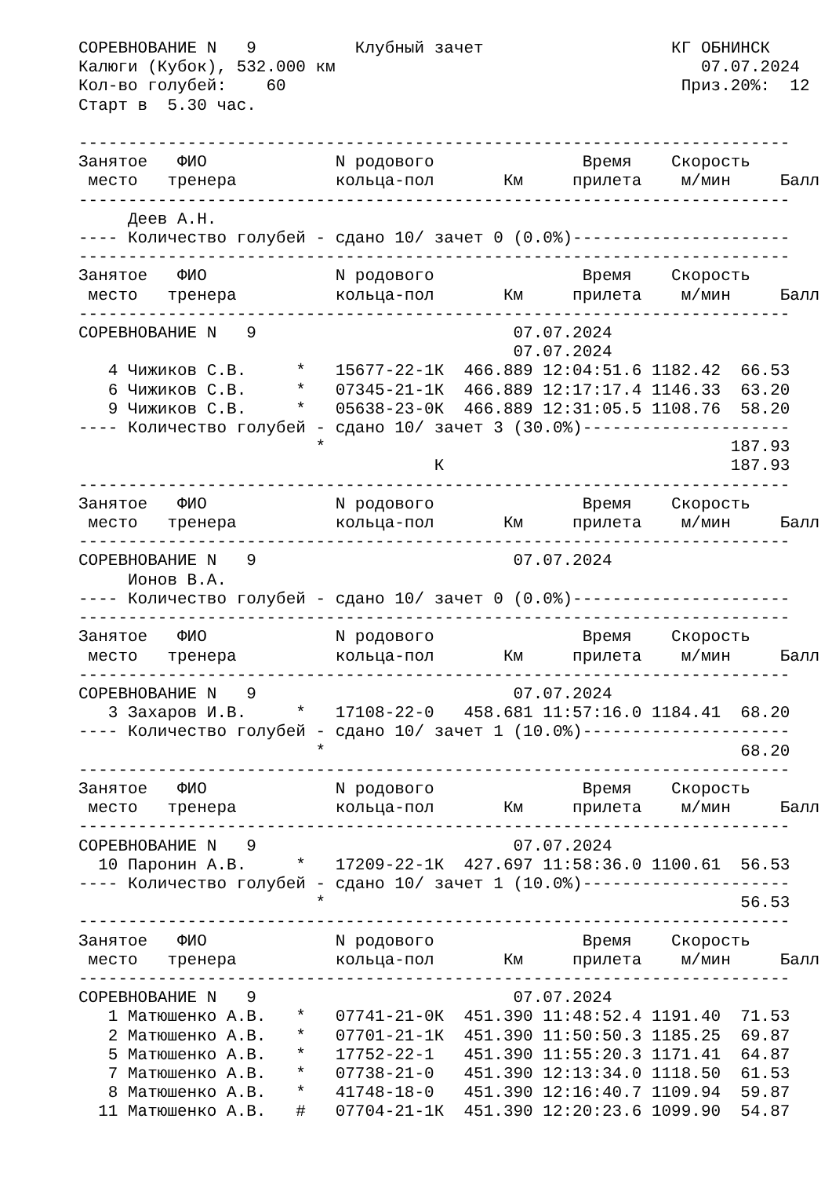СОРЕВНОВАНИЕ N   9          Клубный зачет                   КГ ОБНИНСК
Калюги (Кубок), 532.000 км                                     07.07.2024
Кол-во голубей:    60                                        Приз.20%:  12
Старт в  5.30 час.

------------------------------------------------------------------------
Занятое   ФИО             N родового               Время    Скорость
 место   тренера          кольца-пол       Км     прилета    м/мин     Балл
------------------------------------------------------------------------
     Деев А.Н.
---- Количество голубей - сдано 10/ зачет 0 (0.0%)----------------------
------------------------------------------------------------------------
Занятое   ФИО             N родового               Время    Скорость
 место   тренера          кольца-пол       Км     прилета    м/мин     Балл
------------------------------------------------------------------------
СОРЕВНОВАНИЕ N   9                          07.07.2024
                                            07.07.2024
   4 Чижиков С.В.     *   15677-22-1К  466.889 12:04:51.6 1182.42  66.53
   6 Чижиков С.В.     *   07345-21-1К  466.889 12:17:17.4 1146.33  63.20
   9 Чижиков С.В.     *   05638-23-0К  466.889 12:31:05.5 1108.76  58.20
---- Количество голубей - сдано 10/ зачет 3 (30.0%)---------------------
                        *                                         187.93
                                    К                             187.93
------------------------------------------------------------------------
Занятое   ФИО             N родового               Время    Скорость
 место   тренера          кольца-пол       Км     прилета    м/мин     Балл
------------------------------------------------------------------------
СОРЕВНОВАНИЕ N   9                          07.07.2024
     Ионов В.А.
---- Количество голубей - сдано 10/ зачет 0 (0.0%)----------------------
------------------------------------------------------------------------
Занятое   ФИО             N родового               Время    Скорость
 место   тренера          кольца-пол       Км     прилета    м/мин     Балл
------------------------------------------------------------------------
СОРЕВНОВАНИЕ N   9                          07.07.2024
   3 Захаров И.В.     *   17108-22-0   458.681 11:57:16.0 1184.41  68.20
---- Количество голубей - сдано 10/ зачет 1 (10.0%)---------------------
                        *                                          68.20
------------------------------------------------------------------------
Занятое   ФИО             N родового               Время    Скорость
 место   тренера          кольца-пол       Км     прилета    м/мин     Балл
------------------------------------------------------------------------
СОРЕВНОВАНИЕ N   9                          07.07.2024
  10 Паронин А.В.     *   17209-22-1К  427.697 11:58:36.0 1100.61  56.53
---- Количество голубей - сдано 10/ зачет 1 (10.0%)---------------------
                        *                                          56.53
------------------------------------------------------------------------
Занятое   ФИО             N родового               Время    Скорость
 место   тренера          кольца-пол       Км     прилета    м/мин     Балл
------------------------------------------------------------------------
СОРЕВНОВАНИЕ N   9                          07.07.2024
   1 Матюшенко А.В.   *   07741-21-0К  451.390 11:48:52.4 1191.40  71.53
   2 Матюшенко А.В.   *   07701-21-1К  451.390 11:50:50.3 1185.25  69.87
   5 Матюшенко А.В.   *   17752-22-1   451.390 11:55:20.3 1171.41  64.87
   7 Матюшенко А.В.   *   07738-21-0   451.390 12:13:34.0 1118.50  61.53
   8 Матюшенко А.В.   *   41748-18-0   451.390 12:16:40.7 1109.94  59.87
  11 Матюшенко А.В.   #   07704-21-1К  451.390 12:20:23.6 1099.90  54.87